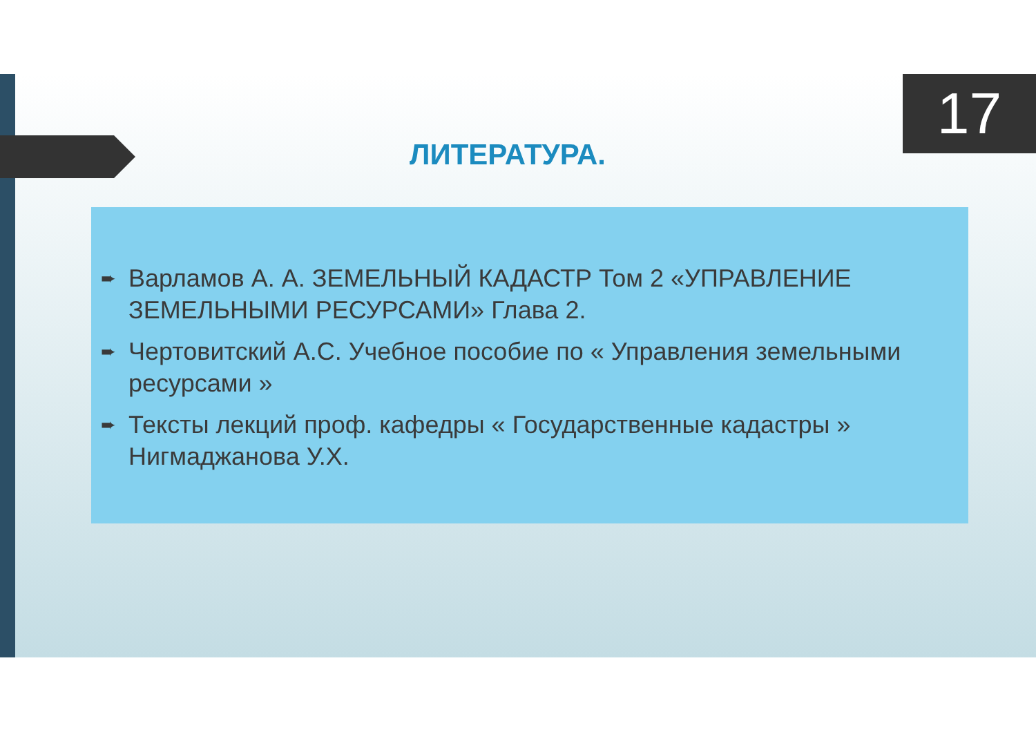17
ЛИТЕРАТУРА.
➨ Варламов А. А. ЗЕМЕЛЬНЫЙ КАДАСТР Том 2 «УПРАВЛЕНИЕ ЗЕМЕЛЬНЫМИ РЕСУРСАМИ» Глава 2.
➨ Чертовитский А.С. Учебное пособие по « Управления земельными ресурсами »
➨ Тексты лекций проф. кафедры « Государственные кадастры » Нигмаджанова У.Х.